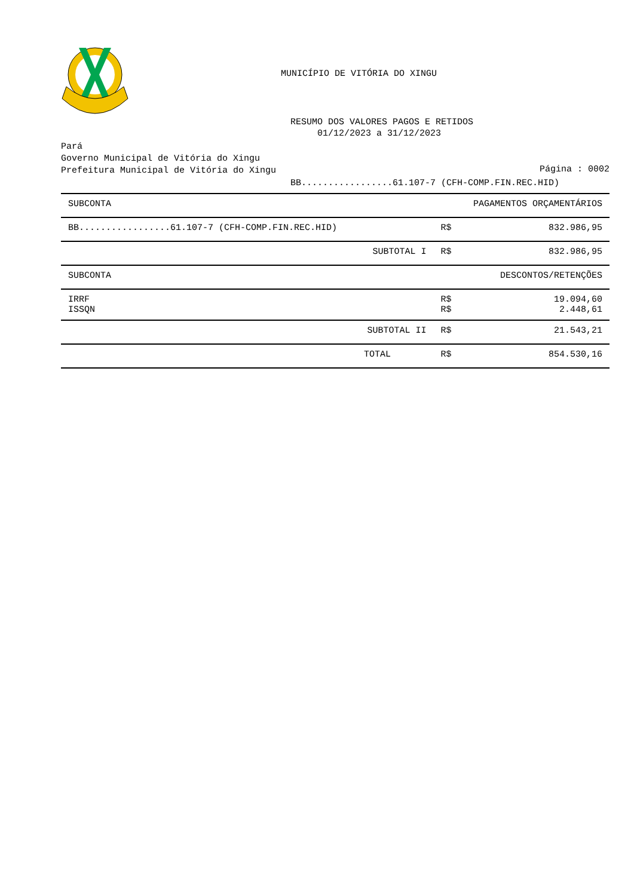MUNICÍPIO DE VITÓRIA DO XINGU
RESUMO DOS VALORES PAGOS E RETIDOS
01/12/2023 a 31/12/2023
Pará
Governo Municipal de Vitória do Xingu
Prefeitura Municipal de Vitória do Xingu
Página : 0002
BB.................61.107-7 (CFH-COMP.FIN.REC.HID)
| SUBCONTA | | | PAGAMENTOS ORÇAMENTÁRIOS |
| --- | --- | --- | --- |
| BB.................61.107-7 (CFH-COMP.FIN.REC.HID) | | R$ | 832.986,95 |
| | SUBTOTAL I | R$ | 832.986,95 |
| SUBCONTA | | | DESCONTOS/RETENÇÕES |
| IRRF ISSQN | | R$ R$ | 19.094,60 2.448,61 |
| | SUBTOTAL II | R$ | 21.543,21 |
| | TOTAL | R$ | 854.530,16 |